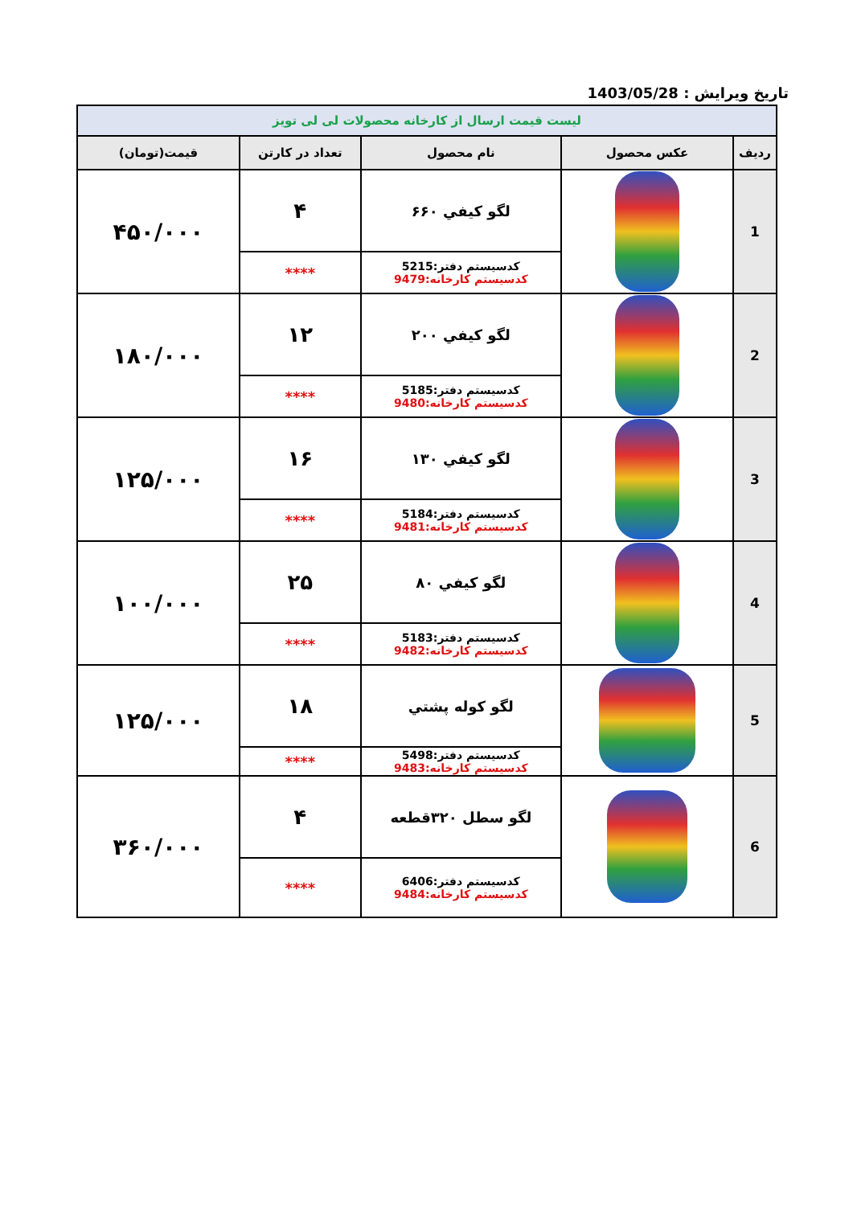تاریخ ویرایش : 1403/05/28
| لیست قیمت ارسال از کارخانه محصولات لی لی تویز | | | | |
| ردیف | عکس محصول | نام محصول | تعداد در کارتن | قیمت(تومان) |
| 1 | | لگو کیفي ۶۶۰ | ۴ | ۴۵۰/۰۰۰ |
| | | کدسیستم دفتر:5215 کدسیستم کارخانه:9479 | **** | |
| 2 | | لگو کیفي ۲۰۰ | ۱۲ | ۱۸۰/۰۰۰ |
| | | کدسیستم دفتر:5185 کدسیستم کارخانه:9480 | **** | |
| 3 | | لگو کیفي ۱۳۰ | ۱۶ | ۱۲۵/۰۰۰ |
| | | کدسیستم دفتر:5184 کدسیستم کارخانه:9481 | **** | |
| 4 | | لگو کیفي ۸۰ | ۲۵ | ۱۰۰/۰۰۰ |
| | | کدسیستم دفتر:5183 کدسیستم کارخانه:9482 | **** | |
| 5 | | لگو کوله پشتي | ۱۸ | ۱۲۵/۰۰۰ |
| | | کدسیستم دفتر:5498 کدسیستم کارخانه:9483 | **** | |
| 6 | | لگو سطل ۳۲۰قطعه | ۴ | ۳۶۰/۰۰۰ |
| | | کدسیستم دفتر:6406 کدسیستم کارخانه:9484 | **** | |